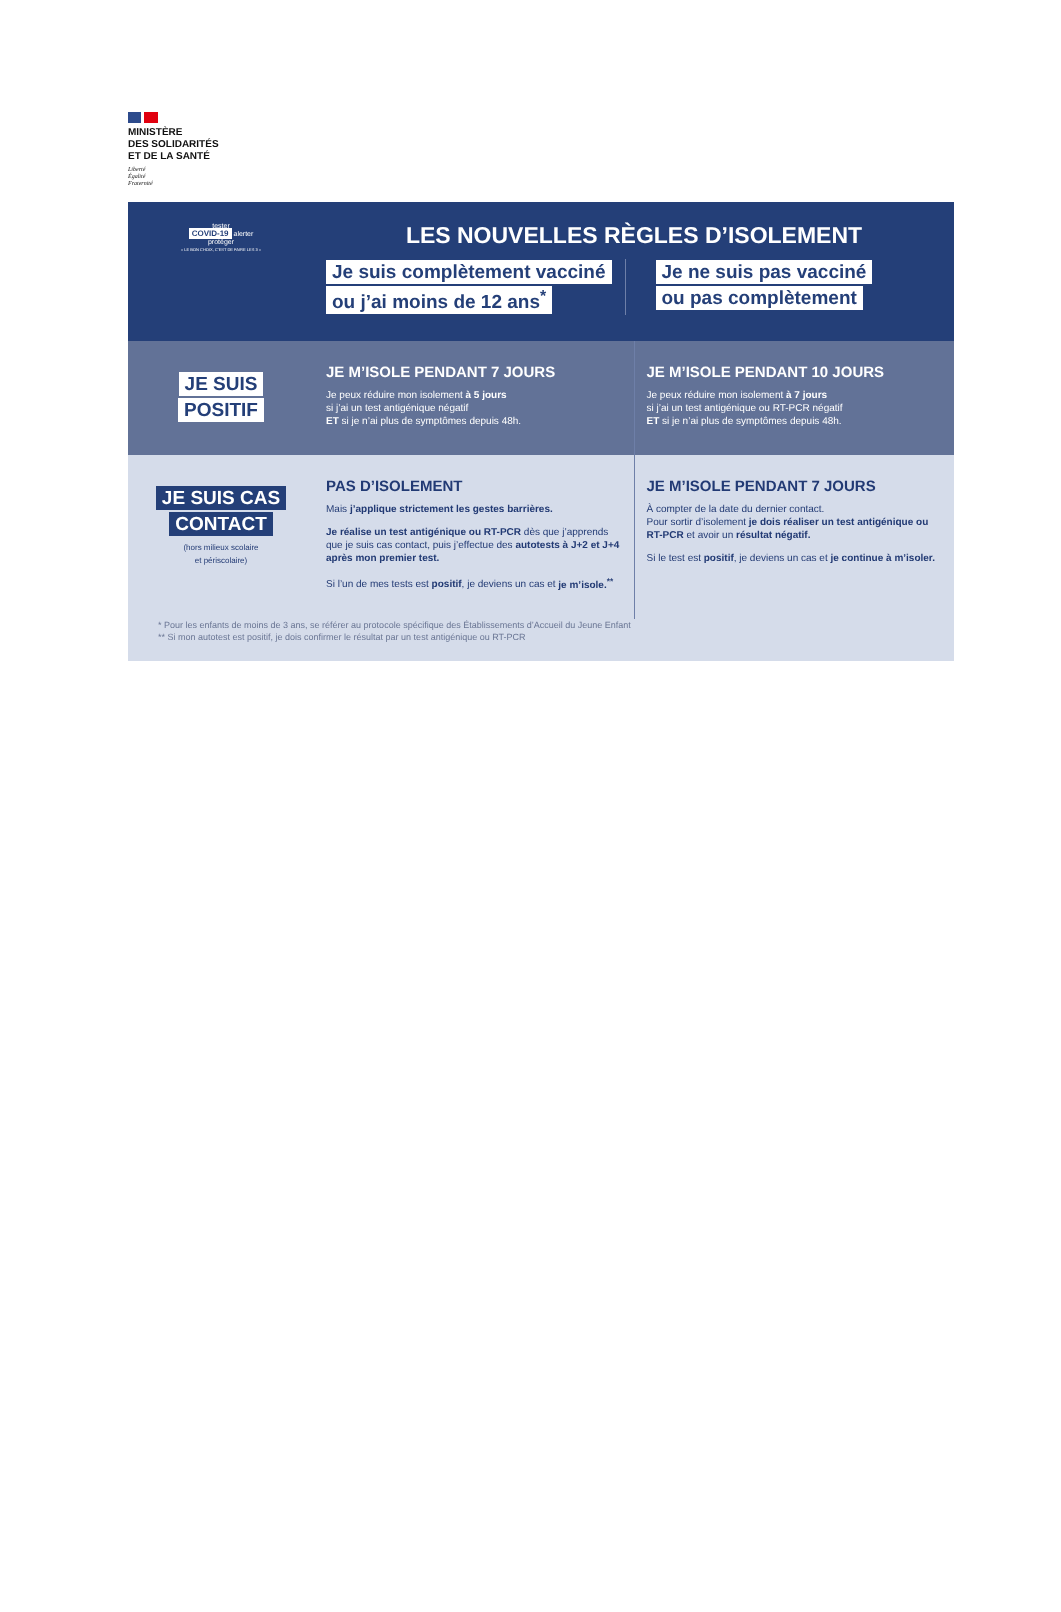MINISTÈRE
DES SOLIDARITÉS
ET DE LA SANTÉ
Liberté
Égalité
Fraternité
tester
COVID-19 alerter
protéger
« LE BON CHOIX, C'EST DE FAIRE LES 3 »
LES NOUVELLES RÈGLES D’ISOLEMENT
Je suis complètement vacciné
ou j’ai moins de 12 ans<sup>*</sup>
Je ne suis pas vacciné
ou pas complètement
JE SUIS
POSITIF
JE M’ISOLE PENDANT 7 JOURS
Je peux réduire mon isolement à 5 jours
si j’ai un test antigénique négatif
ET si je n’ai plus de symptômes depuis 48h.
JE M’ISOLE PENDANT 10 JOURS
Je peux réduire mon isolement à 7 jours
si j’ai un test antigénique ou RT-PCR négatif
ET si je n’ai plus de symptômes depuis 48h.
JE SUIS CAS
CONTACT
(hors milieux scolaire
et périscolaire)
PAS D’ISOLEMENT
Mais j’applique strictement les gestes barrières.
Je réalise un test antigénique ou RT-PCR dès que j’apprends que je suis cas contact, puis j’effectue des autotests à J+2 et J+4 après mon premier test.
Si l’un de mes tests est positif, je deviens un cas et je m’isole.<sup>**</sup>
JE M’ISOLE PENDANT 7 JOURS
À compter de la date du dernier contact.
Pour sortir d’isolement je dois réaliser un test antigénique ou RT-PCR et avoir un résultat négatif.
Si le test est positif, je deviens un cas et je continue à m’isoler.
* Pour les enfants de moins de 3 ans, se référer au protocole spécifique des Établissements d’Accueil du Jeune Enfant
** Si mon autotest est positif, je dois confirmer le résultat par un test antigénique ou RT-PCR